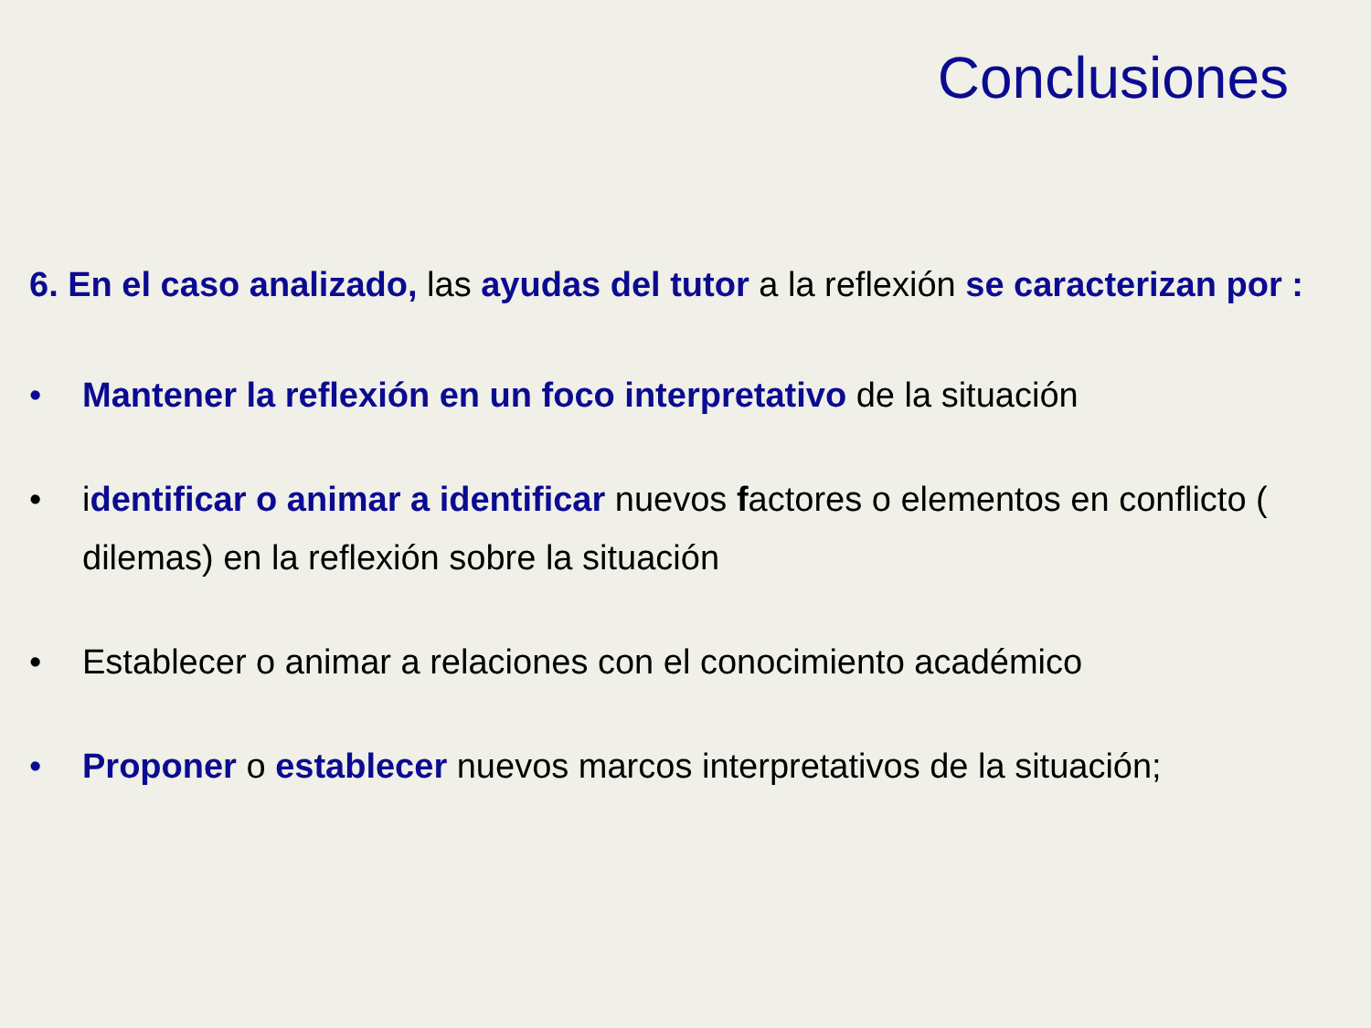Conclusiones
6. En el caso analizado, las ayudas del tutor a la reflexión se caracterizan por :
• Mantener la reflexión en un foco interpretativo de la situación
• identificar o animar a identificar nuevos factores o elementos en conflicto ( dilemas) en la reflexión sobre la situación
• Establecer o animar a relaciones con el conocimiento académico
• Proponer o establecer nuevos marcos interpretativos de la situación;